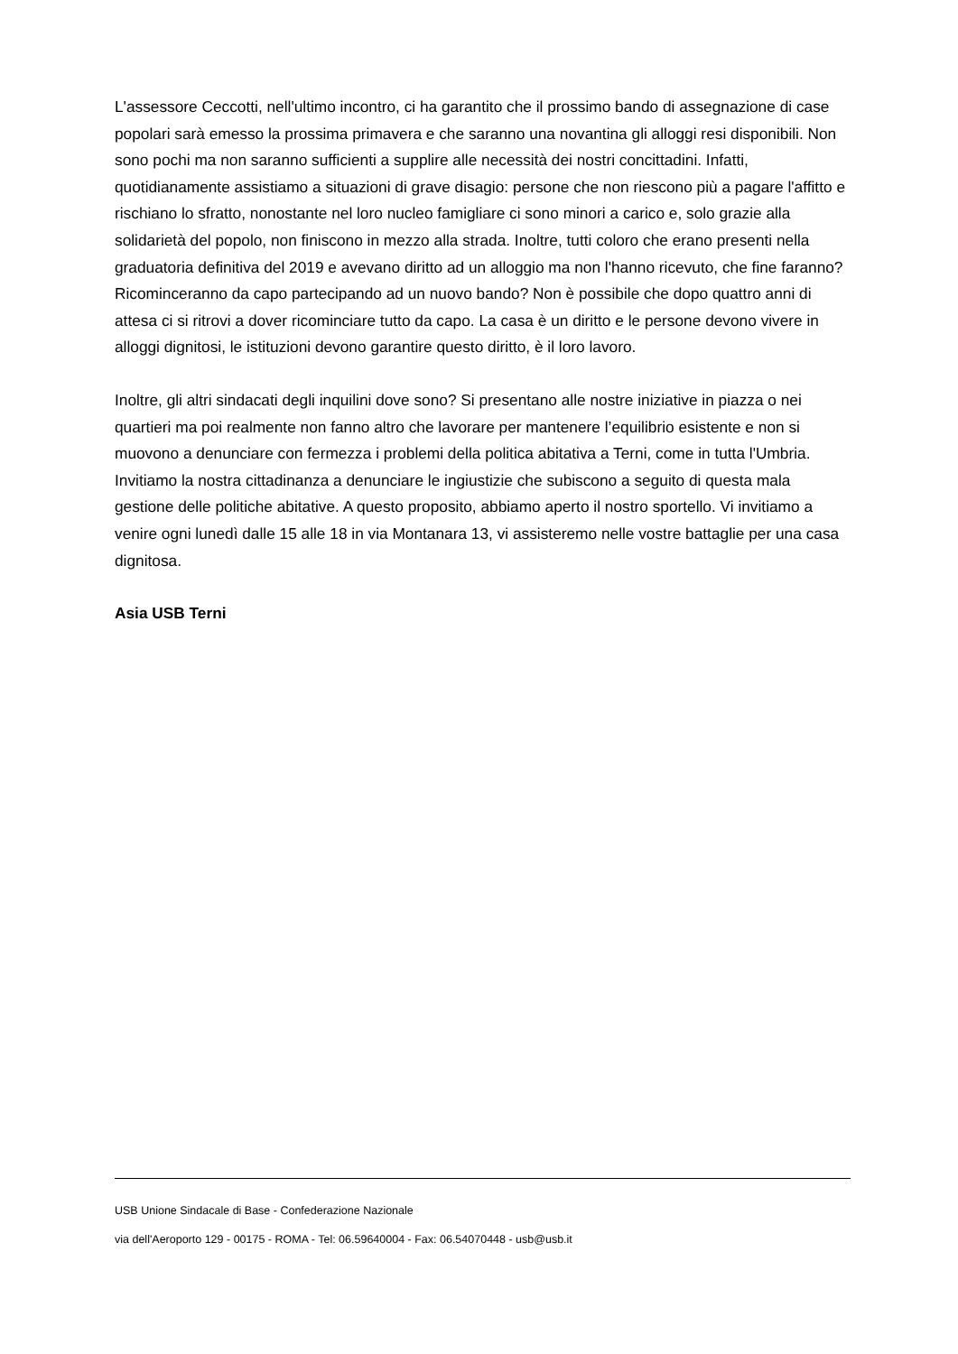L'assessore Ceccotti, nell'ultimo incontro, ci ha garantito che il prossimo bando di assegnazione di case popolari sarà emesso la prossima primavera e che saranno una novantina gli alloggi resi disponibili. Non sono pochi ma non saranno sufficienti a supplire alle necessità dei nostri concittadini. Infatti, quotidianamente assistiamo a situazioni di grave disagio: persone che non riescono più a pagare l'affitto e rischiano lo sfratto, nonostante nel loro nucleo famigliare ci sono minori a carico e, solo grazie alla solidarietà del popolo, non finiscono in mezzo alla strada. Inoltre, tutti coloro che erano presenti nella graduatoria definitiva del 2019 e avevano diritto ad un alloggio ma non l'hanno ricevuto, che fine faranno? Ricominceranno da capo partecipando ad un nuovo bando? Non è possibile che dopo quattro anni di attesa ci si ritrovi a dover ricominciare tutto da capo. La casa è un diritto e le persone devono vivere in alloggi dignitosi, le istituzioni devono garantire questo diritto, è il loro lavoro.
Inoltre, gli altri sindacati degli inquilini dove sono? Si presentano alle nostre iniziative in piazza o nei quartieri ma poi realmente non fanno altro che lavorare per mantenere l’equilibrio esistente e non si muovono a denunciare con fermezza i problemi della politica abitativa a Terni, come in tutta l'Umbria. Invitiamo la nostra cittadinanza a denunciare le ingiustizie che subiscono a seguito di questa mala gestione delle politiche abitative. A questo proposito, abbiamo aperto il nostro sportello. Vi invitiamo a venire ogni lunedì dalle 15 alle 18 in via Montanara 13, vi assisteremo nelle vostre battaglie per una casa dignitosa.
Asia USB Terni
USB Unione Sindacale di Base - Confederazione Nazionale
via dell'Aeroporto 129 - 00175 - ROMA - Tel: 06.59640004 - Fax: 06.54070448 - usb@usb.it